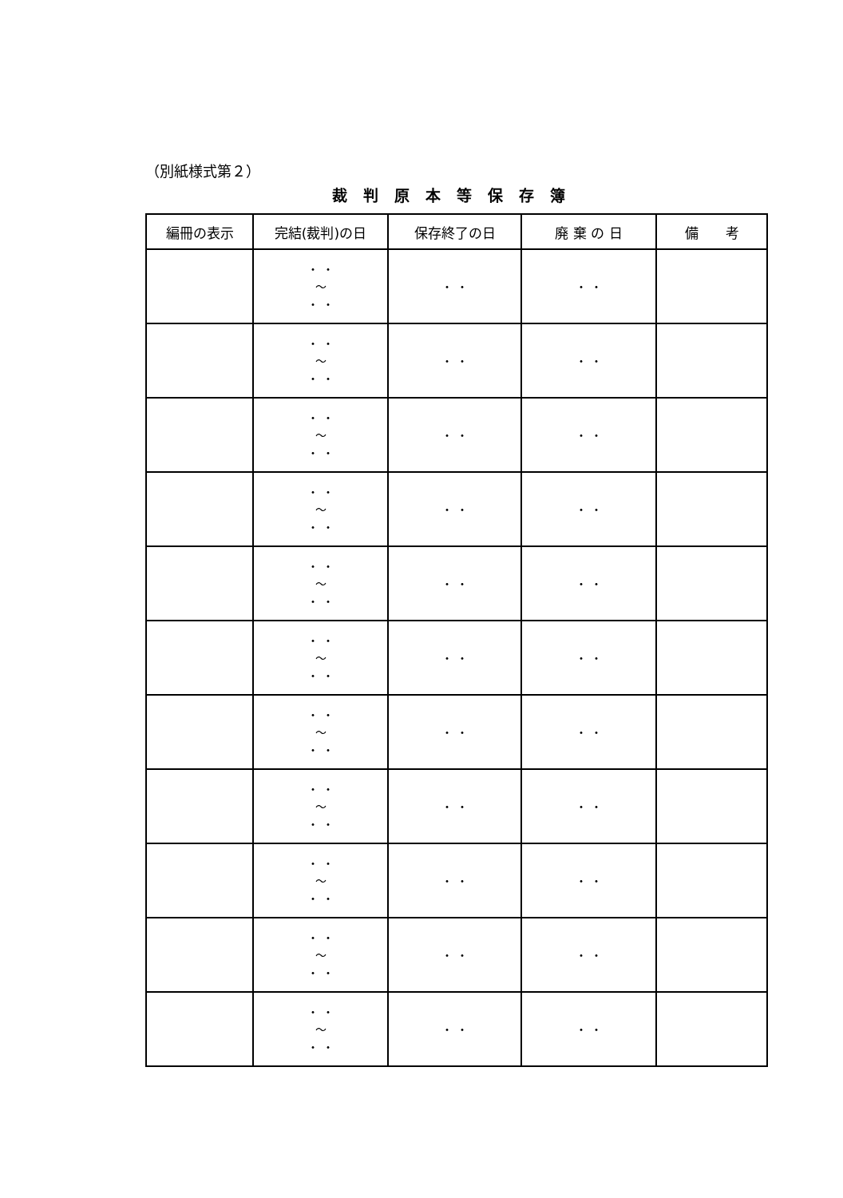（別紙様式第２）
裁判原本等保存簿
| 編冊の表示 | 完結(裁判)の日 | 保存終了の日 | 廃 棄 の 日 | 備 考 |
| --- | --- | --- | --- | --- |
| | ・ ・ ～ ・ ・ | ・ ・ | ・ ・ | |
| | ・ ・ ～ ・ ・ | ・ ・ | ・ ・ | |
| | ・ ・ ～ ・ ・ | ・ ・ | ・ ・ | |
| | ・ ・ ～ ・ ・ | ・ ・ | ・ ・ | |
| | ・ ・ ～ ・ ・ | ・ ・ | ・ ・ | |
| | ・ ・ ～ ・ ・ | ・ ・ | ・ ・ | |
| | ・ ・ ～ ・ ・ | ・ ・ | ・ ・ | |
| | ・ ・ ～ ・ ・ | ・ ・ | ・ ・ | |
| | ・ ・ ～ ・ ・ | ・ ・ | ・ ・ | |
| | ・ ・ ～ ・ ・ | ・ ・ | ・ ・ | |
| | ・ ・ ～ ・ ・ | ・ ・ | ・ ・ | |